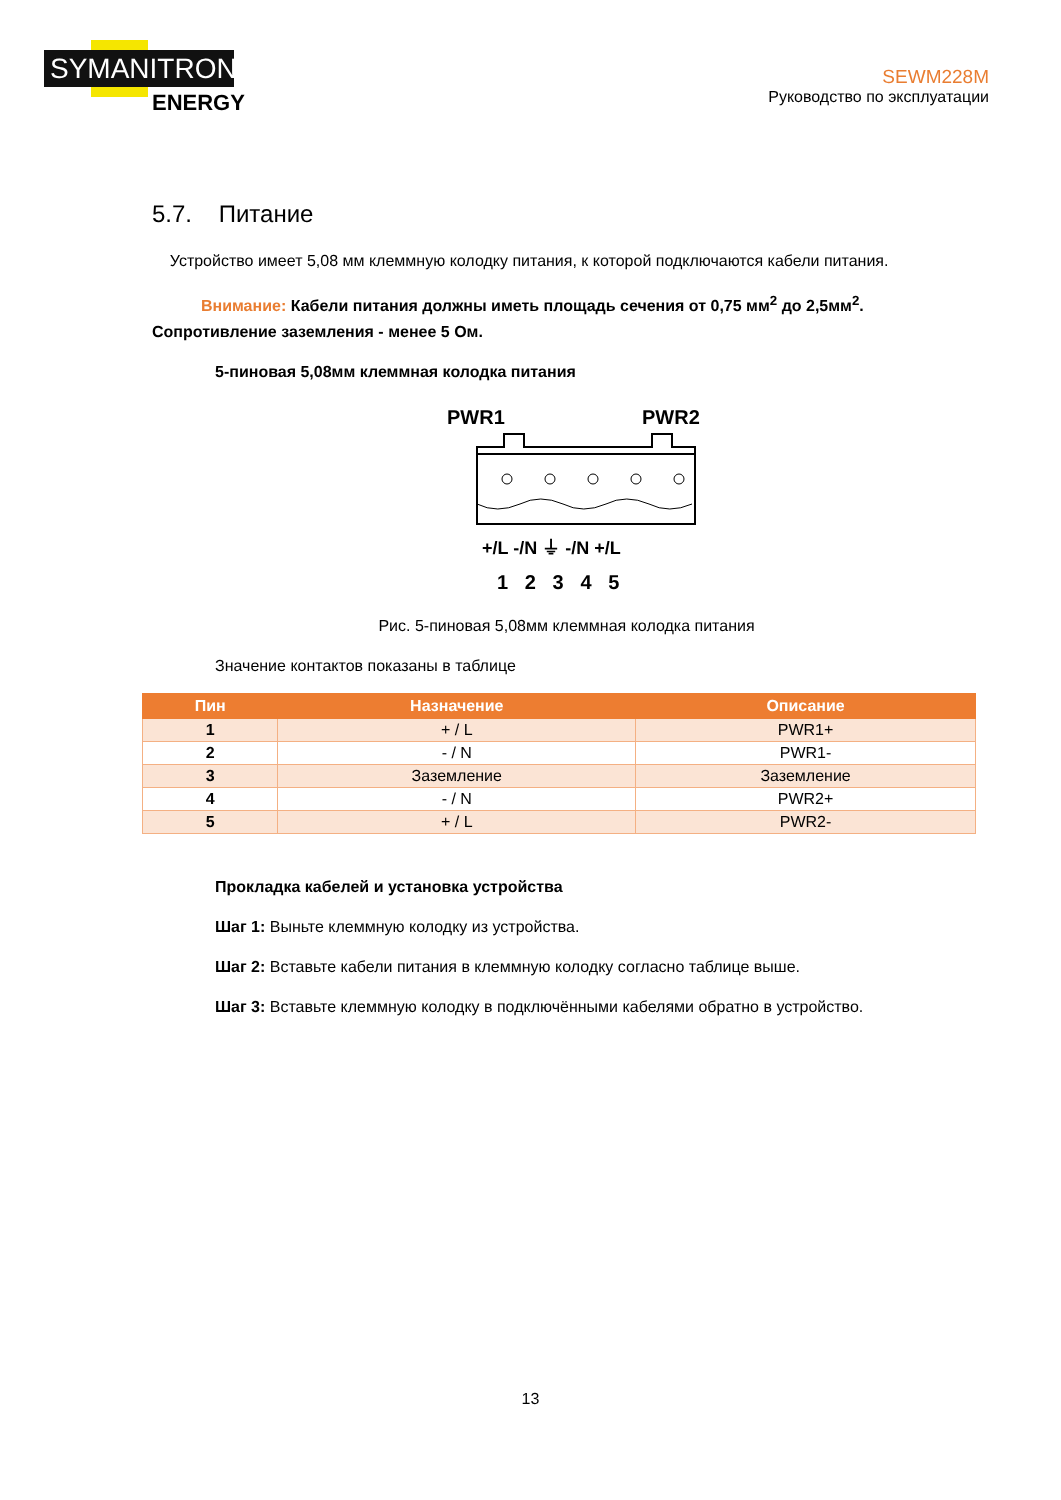SYMANITRON
ENERGY
SEWM228M
Руководство по эксплуатации
5.7. Питание
Устройство имеет 5,08 мм клеммную колодку питания, к которой подключаются кабели питания.
Внимание: Кабели питания должны иметь площадь сечения от 0,75 мм<sup>2</sup> до 2,5мм<sup>2</sup>. Сопротивление заземления - менее 5 Ом.
5-пиновая 5,08мм клеммная колодка питания
PWR1
PWR2
+/L -/N ⏚ -/N +/L
1 2 3 4 5
Рис. 5-пиновая 5,08мм клеммная колодка питания
Значение контактов показаны в таблице
| Пин | Назначение | Описание |
| --- | --- | --- |
| 1 | + / L | PWR1+ |
| 2 | - / N | PWR1- |
| 3 | Заземление | Заземление |
| 4 | - / N | PWR2+ |
| 5 | + / L | PWR2- |
Прокладка кабелей и установка устройства
Шаг 1: Выньте клеммную колодку из устройства.
Шаг 2: Вставьте кабели питания в клеммную колодку согласно таблице выше.
Шаг 3: Вставьте клеммную колодку в подключёнными кабелями обратно в устройство.
13